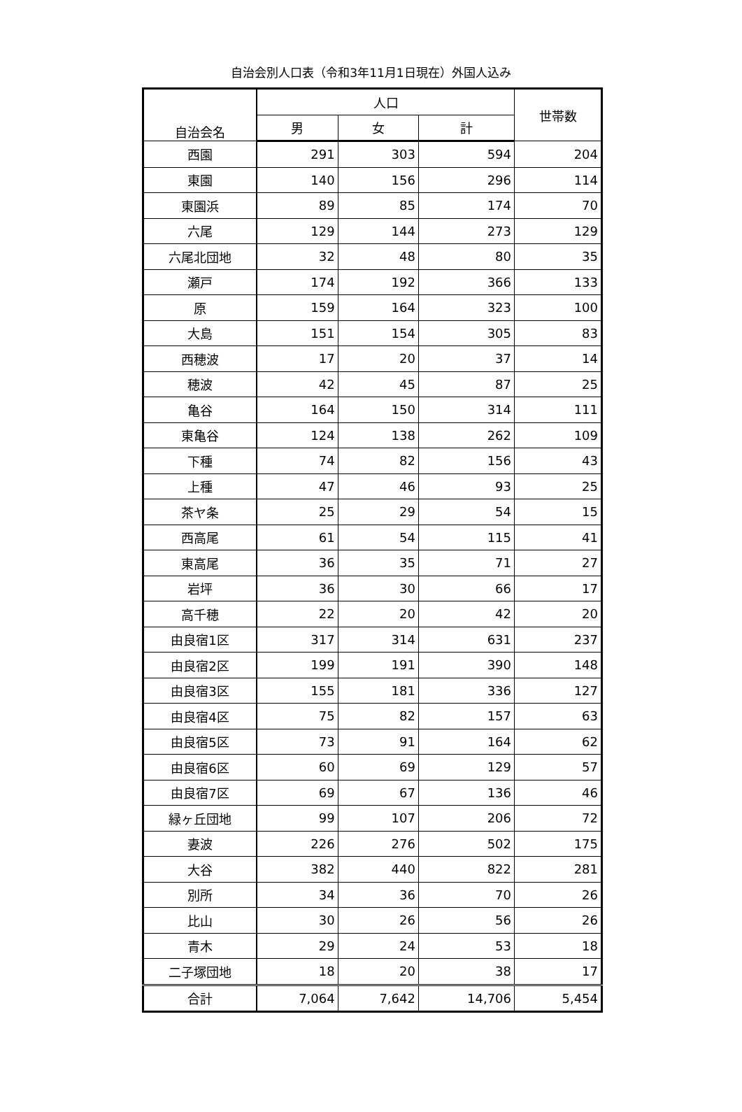自治会別人口表（令和3年11月1日現在）外国人込み
| 自治会名 | 人口 | | | 世帯数 |
| --- | --- | --- | --- | --- |
| | 男 | 女 | 計 | |
| 西園 | 291 | 303 | 594 | 204 |
| 東園 | 140 | 156 | 296 | 114 |
| 東園浜 | 89 | 85 | 174 | 70 |
| 六尾 | 129 | 144 | 273 | 129 |
| 六尾北団地 | 32 | 48 | 80 | 35 |
| 瀬戸 | 174 | 192 | 366 | 133 |
| 原 | 159 | 164 | 323 | 100 |
| 大島 | 151 | 154 | 305 | 83 |
| 西穂波 | 17 | 20 | 37 | 14 |
| 穂波 | 42 | 45 | 87 | 25 |
| 亀谷 | 164 | 150 | 314 | 111 |
| 東亀谷 | 124 | 138 | 262 | 109 |
| 下種 | 74 | 82 | 156 | 43 |
| 上種 | 47 | 46 | 93 | 25 |
| 茶ヤ条 | 25 | 29 | 54 | 15 |
| 西高尾 | 61 | 54 | 115 | 41 |
| 東高尾 | 36 | 35 | 71 | 27 |
| 岩坪 | 36 | 30 | 66 | 17 |
| 高千穂 | 22 | 20 | 42 | 20 |
| 由良宿1区 | 317 | 314 | 631 | 237 |
| 由良宿2区 | 199 | 191 | 390 | 148 |
| 由良宿3区 | 155 | 181 | 336 | 127 |
| 由良宿4区 | 75 | 82 | 157 | 63 |
| 由良宿5区 | 73 | 91 | 164 | 62 |
| 由良宿6区 | 60 | 69 | 129 | 57 |
| 由良宿7区 | 69 | 67 | 136 | 46 |
| 緑ヶ丘団地 | 99 | 107 | 206 | 72 |
| 妻波 | 226 | 276 | 502 | 175 |
| 大谷 | 382 | 440 | 822 | 281 |
| 別所 | 34 | 36 | 70 | 26 |
| 比山 | 30 | 26 | 56 | 26 |
| 青木 | 29 | 24 | 53 | 18 |
| 二子塚団地 | 18 | 20 | 38 | 17 |
| 合計 | 7,064 | 7,642 | 14,706 | 5,454 |